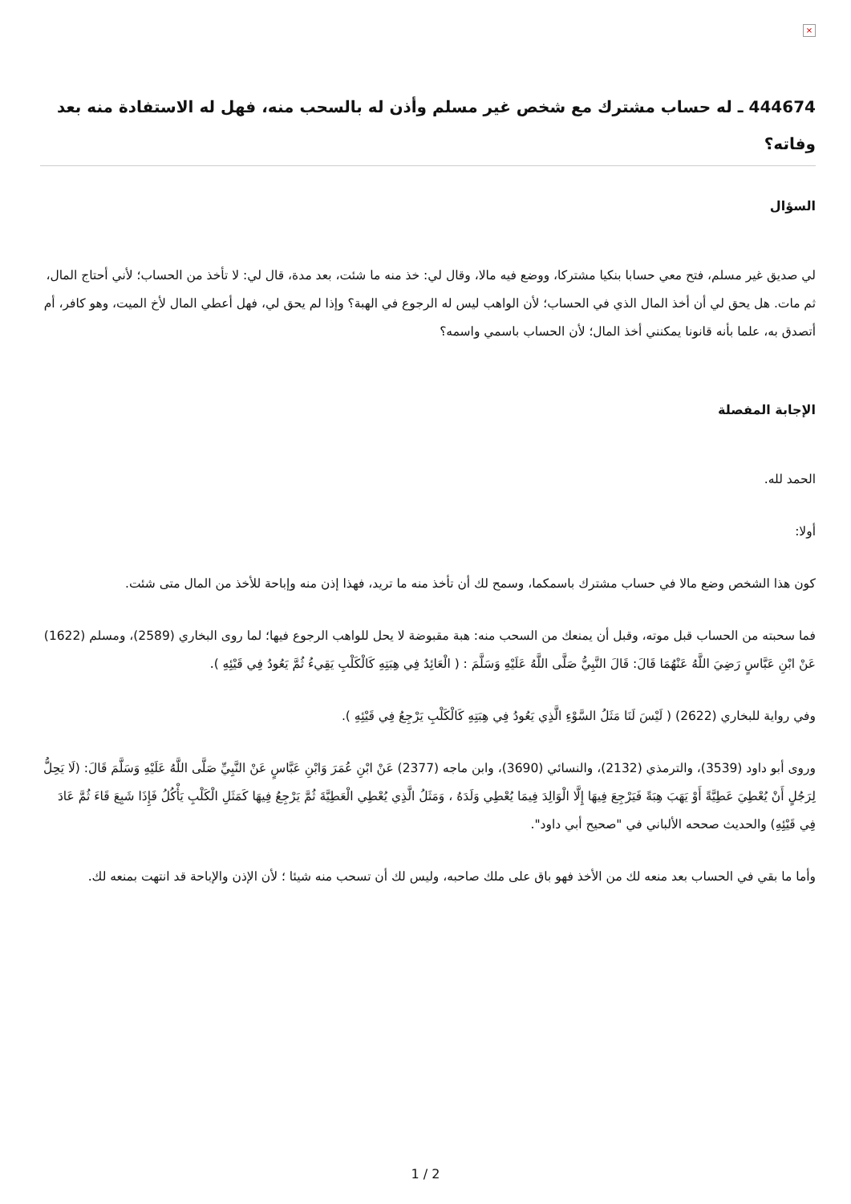×
444674 ـ له حساب مشترك مع شخص غير مسلم وأذن له بالسحب منه، فهل له الاستفادة منه بعد وفاته؟
السؤال
لي صديق غير مسلم، فتح معي حسابا بنكيا مشتركا، ووضع فيه مالا، وقال لي: خذ منه ما شئت، بعد مدة، قال لي: لا تأخذ من الحساب؛ لأني أحتاج المال، ثم مات. هل يحق لي أن أخذ المال الذي في الحساب؛ لأن الواهب ليس له الرجوع في الهبة؟ وإذا لم يحق لي، فهل أعطي المال لأخ الميت، وهو كافر، أم أتصدق به، علما بأنه قانونا يمكنني أخذ المال؛ لأن الحساب باسمي واسمه؟
الإجابة المفصلة
الحمد لله.
أولا:
كون هذا الشخص وضع مالا في حساب مشترك باسمكما، وسمح لك أن تأخذ منه ما تريد، فهذا إذن منه وإباحة للأخذ من المال متى شئت.
فما سحبته من الحساب قبل موته، وقبل أن يمنعك من السحب منه: هبة مقبوضة لا يحل للواهب الرجوع فيها؛ لما روى البخاري (2589)، ومسلم (1622) عَنْ ابْنِ عَبَّاسٍ رَضِيَ اللَّهُ عَنْهُمَا قَالَ: قَالَ النَّبِيُّ صَلَّى اللَّهُ عَلَيْهِ وَسَلَّمَ : ( الْعَائِدُ فِي هِبَتِهِ كَالْكَلْبِ يَقِيءُ ثُمَّ يَعُودُ فِي قَيْئِهِ ).
وفي رواية للبخاري (2622) ( لَيْسَ لَنَا مَثَلُ السَّوْءِ الَّذِي يَعُودُ فِي هِبَتِهِ كَالْكَلْبِ يَرْجِعُ فِي قَيْئِهِ ).
وروى أبو داود (3539)، والترمذي (2132)، والنسائي (3690)، وابن ماجه (2377) عَنْ ابْنِ عُمَرَ وَابْنِ عَبَّاسٍ عَنْ النَّبِيِّ صَلَّى اللَّهُ عَلَيْهِ وَسَلَّمَ قَالَ: (لَا يَحِلُّ لِرَجُلٍ أَنْ يُعْطِيَ عَطِيَّةً أَوْ يَهَبَ هِبَةً فَيَرْجِعَ فِيهَا إِلَّا الْوَالِدَ فِيمَا يُعْطِي وَلَدَهُ ، وَمَثَلُ الَّذِي يُعْطِي الْعَطِيَّةَ ثُمَّ يَرْجِعُ فِيهَا كَمَثَلِ الْكَلْبِ يَأْكُلُ فَإِذَا شَبِعَ قَاءَ ثُمَّ عَادَ فِي قَيْئِهِ) والحديث صححه الألباني في "صحيح أبي داود".
وأما ما بقي في الحساب بعد منعه لك من الأخذ فهو باق على ملك صاحبه، وليس لك أن تسحب منه شيئا ؛ لأن الإذن والإباحة قد انتهت بمنعه لك.
1 / 2